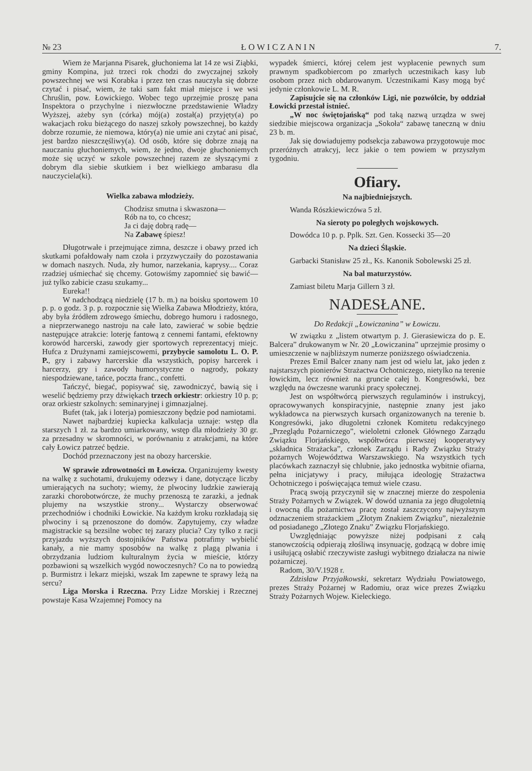№ 23 Ł O W I C Z A N I N 7.
Wiem że Marjanna Pisarek, głuchoniema lat 14 ze wsi Ziąbki, gminy Kompina, już trzeci rok chodzi do zwyczajnej szkoły powszechnej we wsi Korabka i przez ten czas nauczyła się dobrze czytać i pisać, wiem, że taki sam fakt miał miejsce i we wsi Chruślin, pow. Łowickiego. Wobec tego uprzejmie proszę pana Inspektora o przychylne i niezwłoczne przedstawienie Władzy Wyższej, ażeby syn (córka) mój(a) został(a) przyjęty(a) po wakacjach roku bieżącego do naszej szkoły powszechnej, bo każdy dobrze rozumie, że niemowa, który(a) nie umie ani czytać ani pisać, jest bardzo nieszczęśliwy(a). Od osób, które się dobrze znają na nauczaniu głuchoniemych, wiem, że jedno, dwoje głuchoniemych może się uczyć w szkole powszechnej razem ze słyszącymi z dobrym dla siebie skutkiem i bez wielkiego ambarasu dla nauczyciela(ki).
Wielka zabawa młodzieży.
Chodzisz smutna i skwaszona—
Rób na to, co chcesz;
Ja ci daję dobrą radę—
Na Zabawę śpiesz!
Długotrwałe i przejmujące zimna, deszcze i obawy przed ich skutkami pofałdowały nam czoła i przyzwyczaiły do pozostawania w domach naszych. Nuda, zły humor, narzekania, kaprysy.... Coraz rzadziej uśmiechać się chcemy. Gotowiśmy zapomnieć się bawić—już tylko zabicie czasu szukamy...
Eureka!!
W nadchodzącą niedzielę (17 b. m.) na boisku sportowem 10 p. p. o godz. 3 p. p. rozpocznie się Wielka Zabawa Młodzieży, która, aby była źródłem zdrowego śmiechu, dobrego humoru i radosnego, a nieprzerwanego nastroju na całe lato, zawierać w sobie będzie następujące atrakcie: loterję fantową z cennemi fantami, efektowny korowód harcerski, zawody gier sportowych reprezentacyj miejc. Hufca z Drużynami zamiejscowemi, przybycie samolotu L. O. P. P., gry i zabawy harcerskie dla wszystkich, popisy harcerek i harcerzy, gry i zawody humorystyczne o nagrody, pokazy niespodziewane, tańce, poczta franc., confetti.
Tańczyć, biegać, popisywać się, zawodniczyć, bawią się i weselić będziemy przy dźwiękach trzech orkiestr: orkiestry 10 p. p; oraz orkiestr szkolnych: seminaryjnej i gimnazjalnej.
Bufet (tak, jak i loterja) pomieszczony będzie pod namiotami.
Nawet najbardziej kupiecka kalkulacja uznaje: wstęp dla starszych 1 zł. za bardzo umiarkowany, wstęp dla młodzieży 30 gr. za przesadny w skromności, w porównaniu z atrakcjami, na które cały Łowicz patrzeć będzie.
Dochód przeznaczony jest na obozy harcerskie.
W sprawie zdrowotności m Łowicza. Organizujemy kwesty na walkę z suchotami, drukujemy odezwy i dane, dotyczące liczby umierających na suchoty; wiemy, że plwociny ludzkie zawierają zarazki chorobotwórcze, że muchy przenoszą te zarazki, a jednak plujemy na wszystkie strony... Wystarczy obserwować przechodniów i chodniki Łowickie. Na każdym kroku rozkładają się plwociny i są przenoszone do domów. Zapytujemy, czy władze magistrackie są bezsilne wobec tej zarazy plucia? Czy tylko z racji przyjazdu wyższych dostojników Państwa potrafimy wybielić kanały, a nie mamy sposobów na walkę z plagą plwania i obrzydzania ludziom kulturalnym życia w mieście, którzy pozbawioni są wszelkich wygód nowoczesnych? Co na to powiedzą p. Burmistrz i lekarz miejski, wszak Im zapewne te sprawy leżą na sercu?
Liga Morska i Rzeczna. Przy Lidze Morskiej i Rzecznej powstaje Kasa Wzajemnej Pomocy na
wypadek śmierci, której celem jest wypłacenie pewnych sum prawnym spadkobiercom po zmarłych uczestnikach kasy lub osobom przez nich obdarowanym. Uczestnikami Kasy mogą być jedynie członkowie L. M. R.
Zapisujcie się na członków Ligi, nie pozwólcie, by oddział Łowicki przestał istnieć.
„W noc świętojańską“ pod taką nazwą urządza w swej siedzibie miejscowa organizacja „Sokoła“ zabawę taneczną w dniu 23 b. m.
Jak się dowiadujemy podsekcja zabawowa przygotowuje moc przeróżnych atrakcyj, lecz jakie o tem powiem w przyszłym tygodniu.
Ofiary.
Na najbiedniejszych.
Wanda Rószkiewiczówa 5 zł.
Na sieroty po poległych wojskowych.
Dowódca 10 p. p. Pplk. Szt. Gen. Kossecki 35—20
Na dzieci Śląskie.
Garbacki Stanisław 25 zł., Ks. Kanonik Sobolewski 25 zł.
Na bal maturzystów.
Zamiast biletu Marja Gillern 3 zł.
NADESŁANE.
Do Redakcji „Łowiczanina” w Łowiczu.
W związku z „listem otwartym p. J. Gierasiewicza do p. E. Balcera” drukowanym w Nr. 20 „Łowiczanina” uprzejmie prosimy o umieszczenie w najbliższym numerze poniższego oświadczenia.
Prezes Emil Balcer znany nam jest od wielu lat, jako jeden z najstarszych pionierów Strażactwa Ochotniczego, nietylko na terenie łowickim, lecz również na gruncie całej b. Kongresówki, bez względu na ówczesne warunki pracy społecznej.
Jest on współtwórcą pierwszych regulaminów i instrukcyj, opracowywanych konspiracyjnie, następnie znany jest jako wykładowca na pierwszych kursach organizowanych na terenie b. Kongresówki, jako długoletni członek Komitetu redakcyjnego „Przeglądu Pożarniczego”, wieloletni członek Głównego Zarządu Związku Florjańskiego, współtwórca pierwszej kooperatywy „składnica Strażacka”, członek Zarządu i Rady Związku Straży pożarnych Województwa Warszawskiego. Na wszystkich tych placówkach zaznaczył się chlubnie, jako jednostka wybitnie ofiarna, pełna inicjatywy i pracy, miłująca ideologję Strażactwa Ochotniczego i poświęcająca temuż wiele czasu.
Pracą swoją przyczynił się w znacznej mierze do zespolenia Straży Pożarnych w Związek. W dowód uznania za jego długoletnią i owocną dla pożarnictwa pracę został zaszczycony najwyższym odznaczeniem strażackiem „Złotym Znakiem Związku”, niezależnie od posiadanego „Złotego Znaku” Związku Florjańskiego.
Uwzględniając powyższe niżej podpisani z całą stanowczością odpierają złośliwą insynuację, godzącą w dobre imię i usiłującą osłabić rzeczywiste zasługi wybitnego działacza na niwie pożarniczej.
Radom, 30/V.1928 r.
Zdzisław Przyjałkowski, sekretarz Wydziału Powiatowego, prezes Straży Pożarnej w Radomiu, oraz wice prezes Związku Straży Pożarnych Wojew. Kieleckiego.